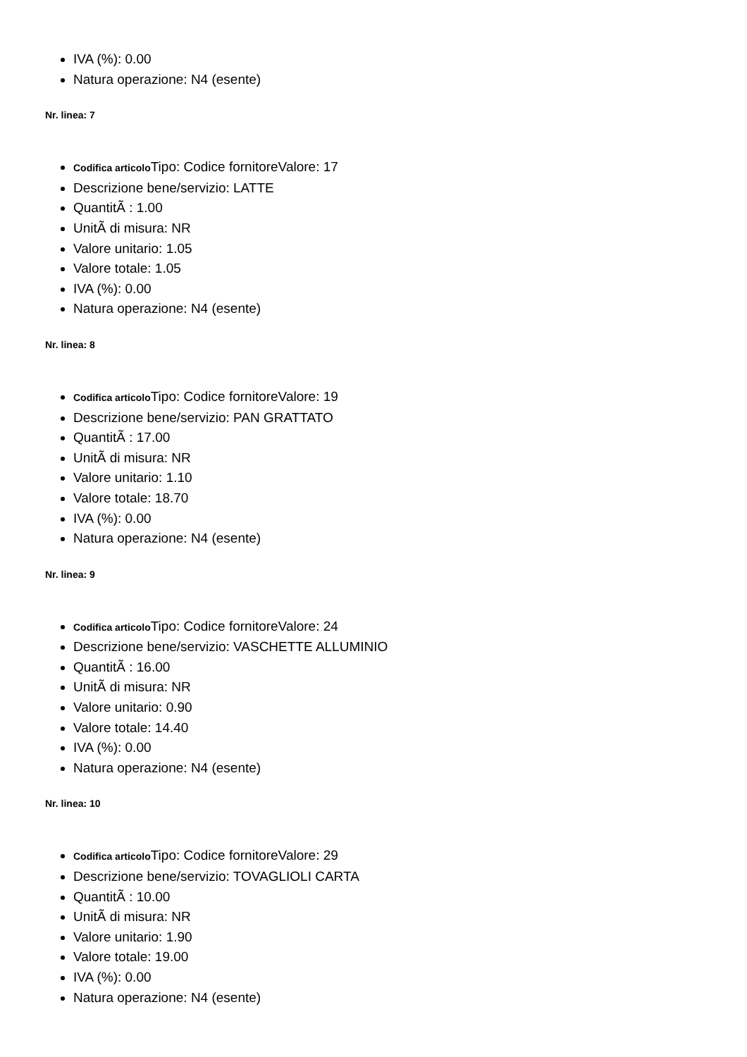IVA (%): 0.00
Natura operazione: N4 (esente)
Nr. linea: 7
Codifica articolo Tipo: Codice fornitoreValore: 17
Descrizione bene/servizio: LATTE
QuantitÃ : 1.00
UnitÃ di misura: NR
Valore unitario: 1.05
Valore totale: 1.05
IVA (%): 0.00
Natura operazione: N4 (esente)
Nr. linea: 8
Codifica articolo Tipo: Codice fornitoreValore: 19
Descrizione bene/servizio: PAN GRATTATO
QuantitÃ : 17.00
UnitÃ di misura: NR
Valore unitario: 1.10
Valore totale: 18.70
IVA (%): 0.00
Natura operazione: N4 (esente)
Nr. linea: 9
Codifica articolo Tipo: Codice fornitoreValore: 24
Descrizione bene/servizio: VASCHETTE ALLUMINIO
QuantitÃ : 16.00
UnitÃ di misura: NR
Valore unitario: 0.90
Valore totale: 14.40
IVA (%): 0.00
Natura operazione: N4 (esente)
Nr. linea: 10
Codifica articolo Tipo: Codice fornitoreValore: 29
Descrizione bene/servizio: TOVAGLIOLI CARTA
QuantitÃ : 10.00
UnitÃ di misura: NR
Valore unitario: 1.90
Valore totale: 19.00
IVA (%): 0.00
Natura operazione: N4 (esente)